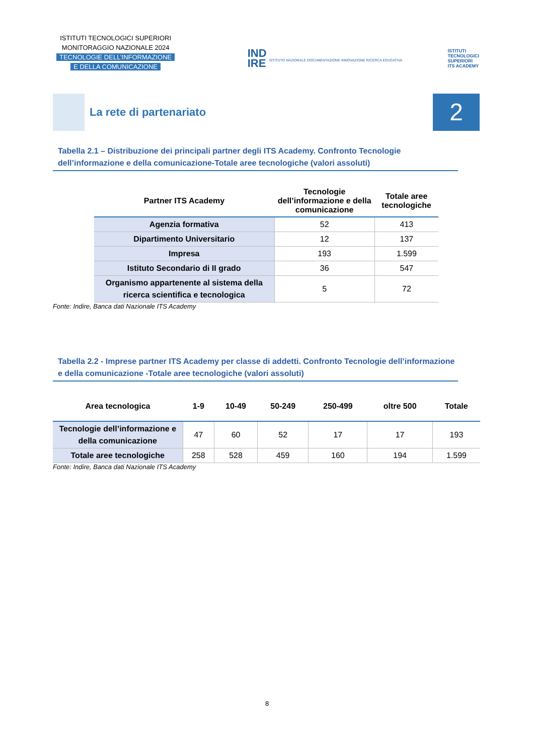ISTITUTI TECNOLOGICI SUPERIORI
MONITORAGGIO NAZIONALE 2024
TECNOLOGIE DELL’INFORMAZIONE
E DELLA COMUNICAZIONE
IND
IRE ISTITUTO NAZIONALE DOCUMENTAZIONE INNOVAZIONE RICERCA EDUCATIVA
ISTITUTI
TECNOLOGICI
SUPERIORI
ITS ACADEMY
La rete di partenariato
2
Tabella 2.1 – Distribuzione dei principali partner degli ITS Academy. Confronto Tecnologie dell’informazione e della comunicazione-Totale aree tecnologiche (valori assoluti)
| Partner ITS Academy | Tecnologie dell’informazione e della comunicazione | Totale aree tecnologiche |
| --- | --- | --- |
| Agenzia formativa | 52 | 413 |
| Dipartimento Universitario | 12 | 137 |
| Impresa | 193 | 1.599 |
| Istituto Secondario di II grado | 36 | 547 |
| Organismo appartenente al sistema della ricerca scientifica e tecnologica | 5 | 72 |
Fonte: Indire, Banca dati Nazionale ITS Academy
Tabella 2.2 - Imprese partner ITS Academy per classe di addetti. Confronto Tecnologie dell’informazione e della comunicazione -Totale aree tecnologiche (valori assoluti)
| Area tecnologica | 1-9 | 10-49 | 50-249 | 250-499 | oltre 500 | Totale |
| --- | --- | --- | --- | --- | --- | --- |
| Tecnologie dell’informazione e della comunicazione | 47 | 60 | 52 | 17 | 17 | 193 |
| Totale aree tecnologiche | 258 | 528 | 459 | 160 | 194 | 1.599 |
Fonte: Indire, Banca dati Nazionale ITS Academy
8